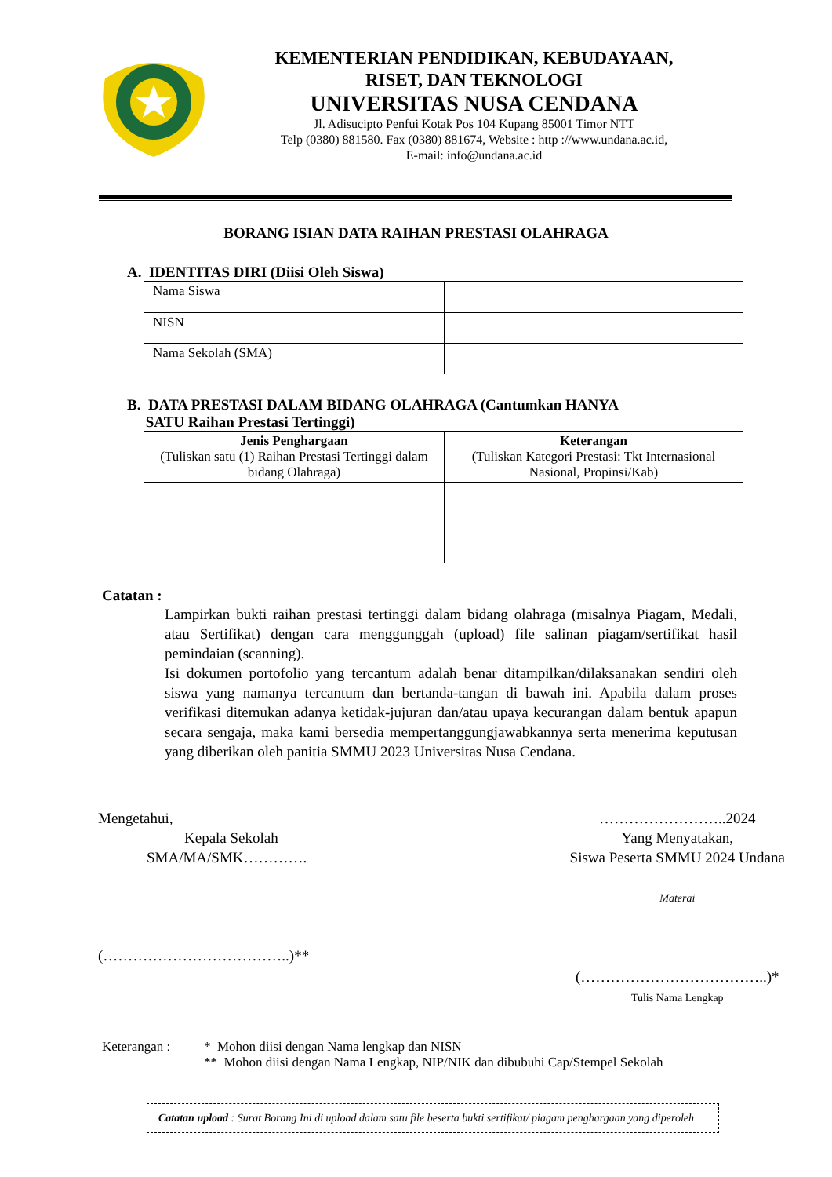KEMENTERIAN PENDIDIKAN, KEBUDAYAAN,
RISET, DAN TEKNOLOGI
UNIVERSITAS NUSA CENDANA
Jl. Adisucipto Penfui Kotak Pos 104 Kupang 85001 Timor NTT
Telp (0380) 881580. Fax (0380) 881674, Website : http ://www.undana.ac.id,
E-mail: info@undana.ac.id
BORANG ISIAN DATA RAIHAN PRESTASI OLAHRAGA
A. IDENTITAS DIRI (Diisi Oleh Siswa)
| Nama Siswa | |
| NISN | |
| Nama Sekolah (SMA) | |
B. DATA PRESTASI DALAM BIDANG OLAHRAGA (Cantumkan HANYA
SATU Raihan Prestasi Tertinggi)
| Jenis Penghargaan (Tuliskan satu (1) Raihan Prestasi Tertinggi dalam bidang Olahraga) | Keterangan (Tuliskan Kategori Prestasi: Tkt Internasional Nasional, Propinsi/Kab) |
Catatan :
Lampirkan bukti raihan prestasi tertinggi dalam bidang olahraga (misalnya Piagam, Medali, atau Sertifikat) dengan cara menggunggah (upload) file salinan piagam/sertifikat hasil pemindaian (scanning).
Isi dokumen portofolio yang tercantum adalah benar ditampilkan/dilaksanakan sendiri oleh siswa yang namanya tercantum dan bertanda-tangan di bawah ini. Apabila dalam proses verifikasi ditemukan adanya ketidak-jujuran dan/atau upaya kecurangan dalam bentuk apapun secara sengaja, maka kami bersedia mempertanggungjawabkannya serta menerima keputusan yang diberikan oleh panitia SMMU 2023 Universitas Nusa Cendana.
Mengetahui,
Kepala Sekolah
SMA/MA/SMK………….
(………………………………..)**
……………………..2024
Yang Menyatakan,
Siswa Peserta SMMU 2024 Undana
Materai
(………………………………..)*
Tulis Nama Lengkap
Keterangan : * Mohon diisi dengan Nama lengkap dan NISN
** Mohon diisi dengan Nama Lengkap, NIP/NIK dan dibubuhi Cap/Stempel Sekolah
Catatan upload : Surat Borang Ini di upload dalam satu file beserta bukti sertifikat/ piagam penghargaan yang diperoleh